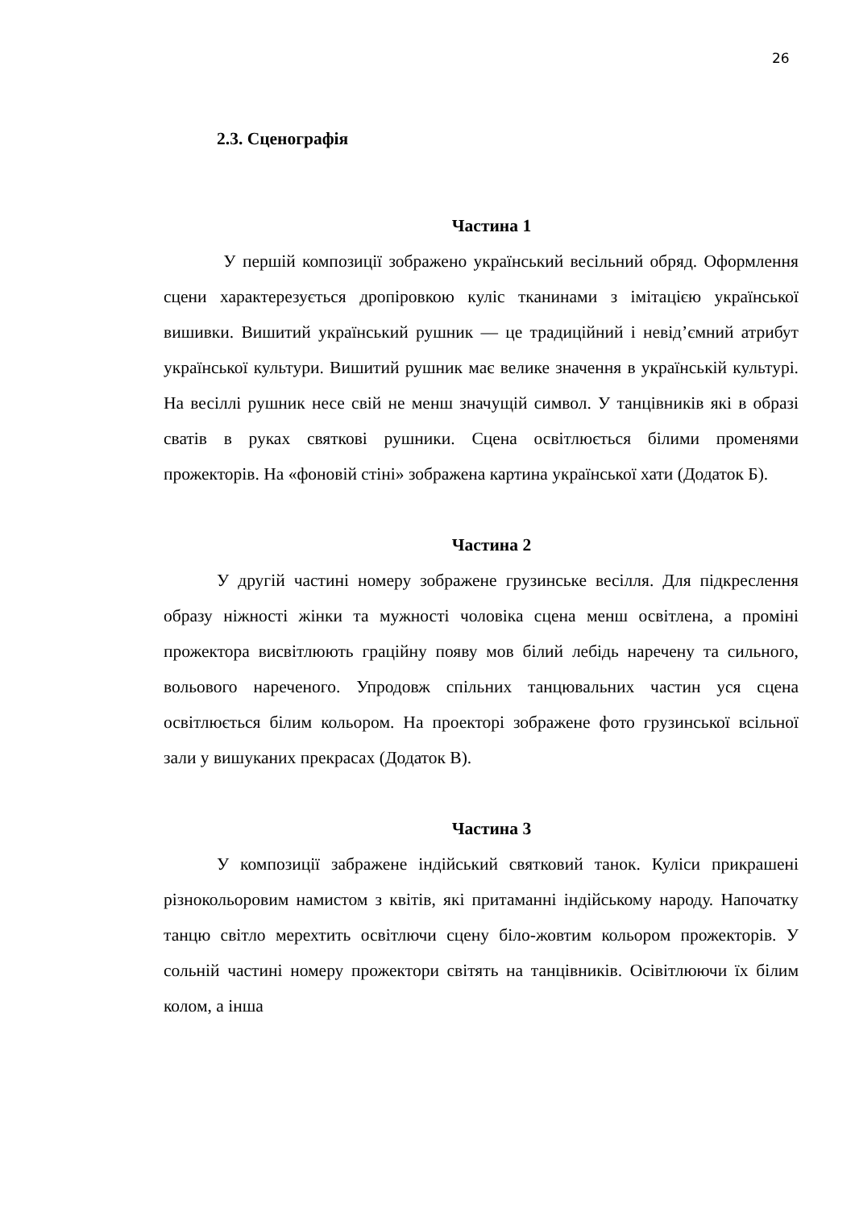26
2.3. Сценографія
Частина 1
У першій композиції зображено український весільний обряд. Оформлення сцени характерезується дропіровкою куліс тканинами з імітацією української вишивки. Вишитий український рушник — це традиційний і невід’ємний атрибут української культури. Вишитий рушник має велике значення в українській культурі. На весіллі рушник несе свій не менш значущій символ. У танцівників які в образі сватів в руках святкові рушники. Сцена освітлюється білими променями прожекторів. На «фоновій стіні» зображена картина української хати (Додаток Б).
Частина 2
У другій частині номеру зображене грузинське весілля. Для підкреслення образу ніжності жінки та мужності чоловіка сцена менш освітлена, а проміні прожектора висвітлюють граційну появу мов білий лебідь наречену та сильного, вольового нареченого. Упродовж спільних танцювальних частин уся сцена освітлюється білим кольором. На проекторі зображене фото грузинської всільної зали у вишуканих прекрасах (Додаток В).
Частина 3
У композиції забражене індійський святковий танок. Куліси прикрашені різнокольоровим намистом з квітів, які притаманні індійському народу. Напочатку танцю світло мерехтить освітлючи сцену біло-жовтим кольором прожекторів. У сольній частині номеру прожектори світять на танцівників. Осівітлюючи їх білим колом, а інша